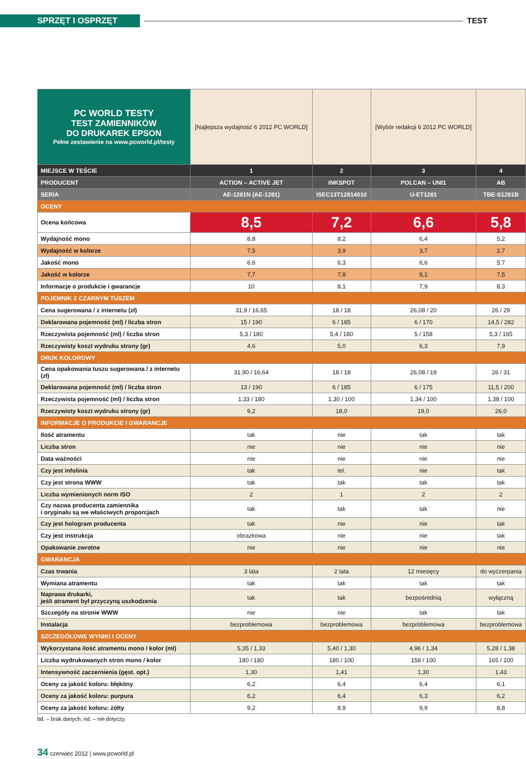SPRZĘT I OSPRZĘT
TEST
| PC WORLD TESTY TEST ZAMIENNIKÓW DO DRUKAREK EPSON Pełne zestawienie na www.pcworld.pl/testy | [Najlepsza wydajność 6 2012 PC WORLD] | | [Wybór redakcji 6 2012 PC WORLD] | |
| MIEJSCE W TEŚCIE | 1 | 2 | 3 | 4 |
| PRODUCENT | ACTION – ACTIVE JET | INKSPOT | POLCAN – UNI1 | AB |
| SERIA | AE-1281N (AE-1281) | ISEC13T12814010 | U-ET1281 | TBE-S1281B |
| OCENY | | | | |
| Ocena końcowa | 8,5 | 7,2 | 6,6 | 5,8 |
| Wydajność mono | 8,8 | 8,2 | 6,4 | 5,2 |
| Wydajność w kolorze | 7,5 | 3,9 | 3,7 | 2,7 |
| Jakość mono | 6,6 | 6,3 | 6,6 | 5,7 |
| Jakość w kolorze | 7,7 | 7,8 | 8,1 | 7,5 |
| Informacje o produkcie i gwarancje | 10 | 8,1 | 7,9 | 8,3 |
| POJEMNIK Z CZARNYM TUSZEM | | | | |
| Cena sugerowana / z internetu (zł) | 31,9 / 16,65 | 18 / 18 | 26,08 / 20 | 26 / 29 |
| Deklarowana pojemność (ml) / liczba stron | 15 / 190 | 6 / 185 | 6 / 170 | 14,5 / 282 |
| Rzeczywista pojemność (ml) / liczba stron | 5,3 / 180 | 5,4 / 180 | 5 / 158 | 5,3 / 165 |
| Rzeczywisty koszt wydruku strony (gr) | 4,6 | 5,0 | 6,3 | 7,9 |
| DRUK KOLOROWY | | | | |
| Cena opakowania tuszu sugerowana / z internetu (zł) | 31,90 / 16,64 | 18 / 18 | 26,08 / 19 | 26 / 31 |
| Deklarowana pojemność (ml) / liczba stron | 13 / 190 | 6 / 185 | 6 / 175 | 11,5 / 200 |
| Rzeczywista pojemność (ml) / liczba stron | 1,33 / 180 | 1,30 / 100 | 1,34 / 100 | 1,38 / 100 |
| Rzeczywisty koszt wydruku strony (gr) | 9,2 | 18,0 | 19,0 | 26,0 |
| INFORMACJE O PRODUKCIE I GWARANCJE | | | | |
| Ilość atramentu | tak | nie | tak | tak |
| Liczba stron | nie | nie | nie | nie |
| Data ważności | nie | nie | nie | nie |
| Czy jest infolinia | tak | tel. | nie | tak |
| Czy jest strona WWW | tak | tak | tak | tak |
| Liczba wymienionych norm ISO | 2 | 1 | 2 | 2 |
| Czy nazwa producenta zamiennika i oryginału są we właściwych proporcjach | tak | tak | tak | nie |
| Czy jest hologram producenta | tak | nie | nie | tak |
| Czy jest instrukcja | obrazkowa | nie | nie | tak |
| Opakowanie zwrotne | nie | nie | nie | nie |
| GWARANCJA | | | | |
| Czas trwania | 3 lata | 2 lata | 12 miesięcy | do wyczerpania |
| Wymiana atramentu | tak | tak | tak | tak |
| Naprawa drukarki, jeśli atrament był przyczyną uszkodzenia | tak | tak | bezpośrednią | wyłączną |
| Szczegóły na stronie WWW | nie | nie | tak | tak |
| Instalacja | bezproblemowa | bezproblemowa | bezproblemowa | bezproblemowa |
| SZCZEGÓŁOWE WYNIKI I OCENY | | | | |
| Wykorzystana ilość atramentu mono / kolor (ml) | 5,35 / 1,33 | 5,40 / 1,30 | 4,96 / 1,34 | 5,28 / 1,38 |
| Liczba wydrukowanych stron mono / kolor | 180 / 180 | 180 / 100 | 158 / 100 | 165 / 100 |
| Intensywność zaczernienia (gęst. opt.) | 1,30 | 1,41 | 1,30 | 1,43 |
| Oceny za jakość koloru: błękitny | 6,2 | 6,4 | 6,4 | 6,1 |
| Oceny za jakość koloru: purpura | 6,2 | 6,4 | 6,3 | 6,2 |
| Oceny za jakość koloru: żółty | 9,2 | 8,9 | 9,9 | 8,8 |
bd. – brak danych, nd. – nie dotyczy.
34 czerwiec 2012 | www.pcworld.pl